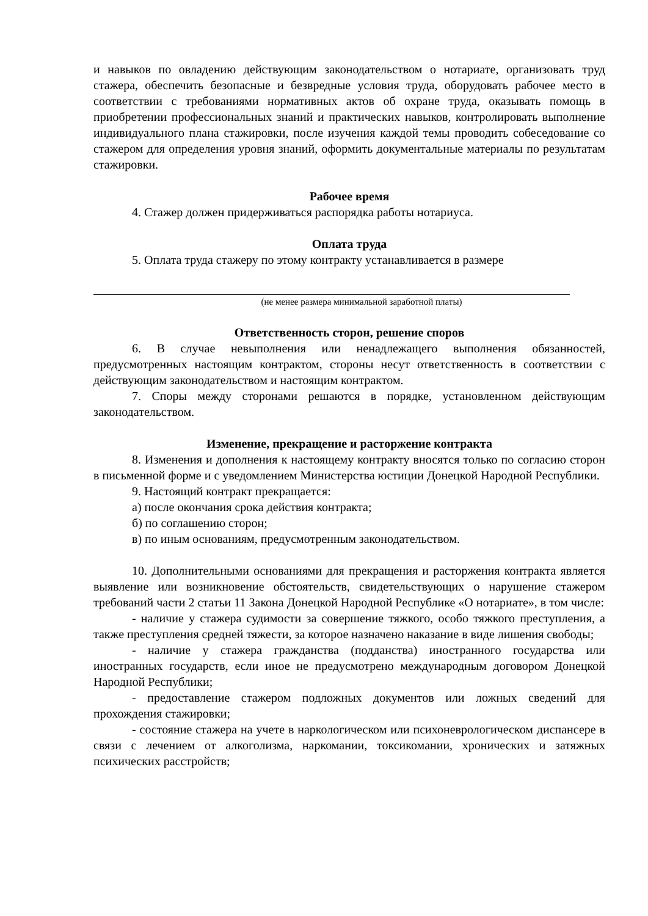и навыков по овладению действующим законодательством о нотариате, организовать труд стажера, обеспечить безопасные и безвредные условия труда, оборудовать рабочее место в соответствии с требованиями нормативных актов об охране труда, оказывать помощь в приобретении профессиональных знаний и практических навыков, контролировать выполнение индивидуального плана стажировки, после изучения каждой темы проводить собеседование со стажером для определения уровня знаний, оформить документальные материалы по результатам стажировки.
Рабочее время
4. Стажер должен придерживаться распорядка работы нотариуса.
Оплата труда
5. Оплата труда стажеру по этому контракту устанавливается в размере
(не менее размера минимальной заработной платы)
Ответственность сторон, решение споров
6. В случае невыполнения или ненадлежащего выполнения обязанностей, предусмотренных настоящим контрактом, стороны несут ответственность в соответствии с действующим законодательством и настоящим контрактом.
7. Споры между сторонами решаются в порядке, установленном действующим законодательством.
Изменение, прекращение и расторжение контракта
8. Изменения и дополнения к настоящему контракту вносятся только по согласию сторон в письменной форме и с уведомлением Министерства юстиции Донецкой Народной Республики.
9. Настоящий контракт прекращается:
а) после окончания срока действия контракта;
б) по соглашению сторон;
в) по иным основаниям, предусмотренным законодательством.
10. Дополнительными основаниями для прекращения и расторжения контракта является выявление или возникновение обстоятельств, свидетельствующих о нарушение стажером требований части 2 статьи 11 Закона Донецкой Народной Республике «О нотариате», в том числе:
- наличие у стажера судимости за совершение тяжкого, особо тяжкого преступления, а также преступления средней тяжести, за которое назначено наказание в виде лишения свободы;
- наличие у стажера гражданства (подданства) иностранного государства или иностранных государств, если иное не предусмотрено международным договором Донецкой Народной Республики;
- предоставление стажером подложных документов или ложных сведений для прохождения стажировки;
- состояние стажера на учете в наркологическом или психоневрологическом диспансере в связи с лечением от алкоголизма, наркомании, токсикомании, хронических и затяжных психических расстройств;